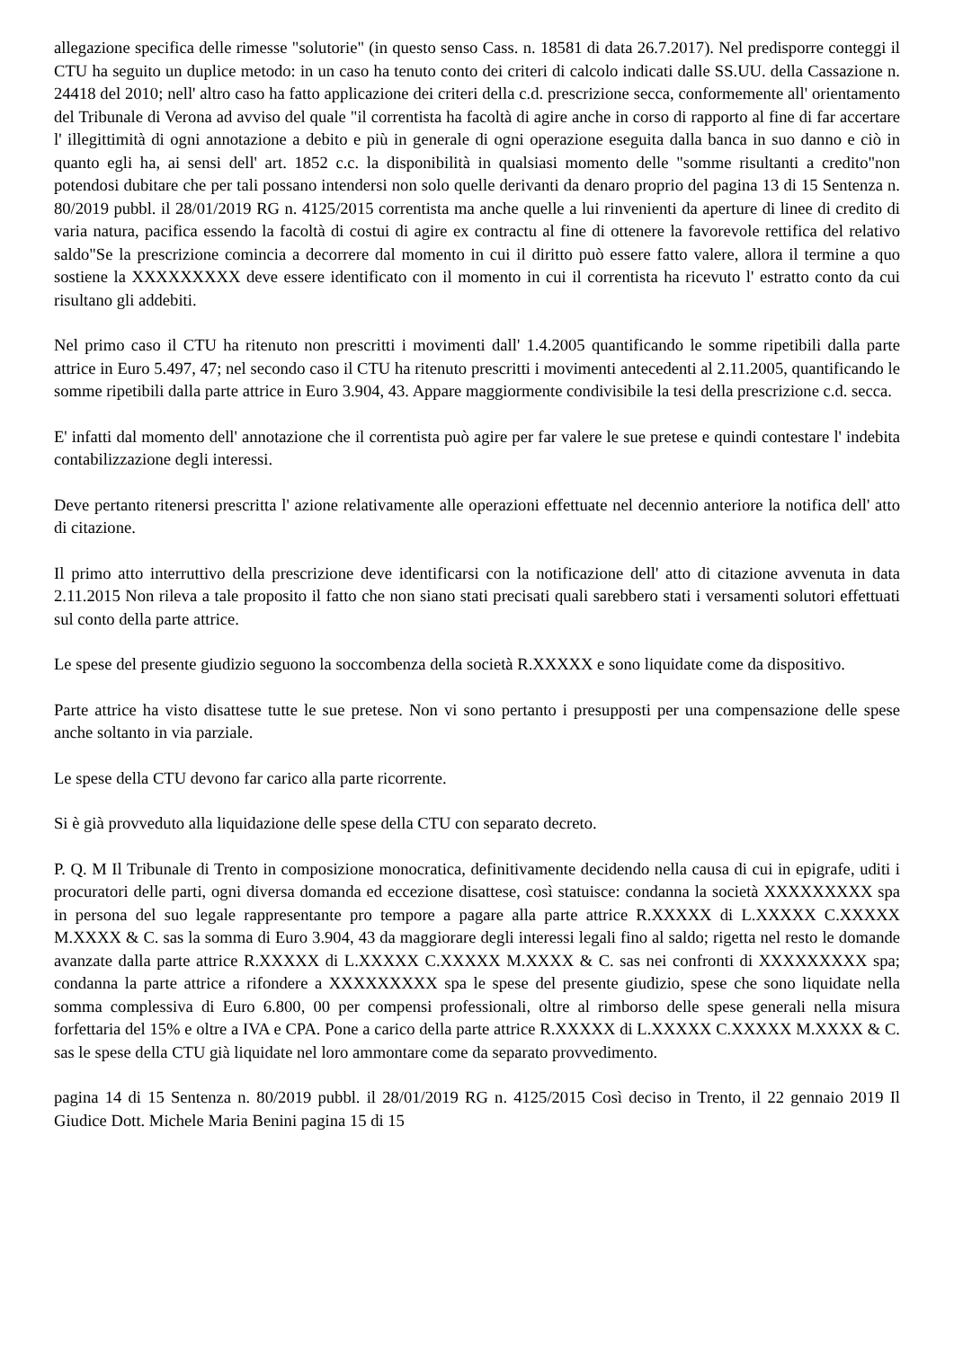allegazione specifica delle rimesse "solutorie" (in questo senso Cass. n. 18581 di data 26.7.2017). Nel predisporre conteggi il CTU ha seguito un duplice metodo: in un caso ha tenuto conto dei criteri di calcolo indicati dalle SS.UU. della Cassazione n. 24418 del 2010; nell' altro caso ha fatto applicazione dei criteri della c.d. prescrizione secca, conformemente all' orientamento del Tribunale di Verona ad avviso del quale "il correntista ha facoltà di agire anche in corso di rapporto al fine di far accertare l' illegittimità di ogni annotazione a debito e più in generale di ogni operazione eseguita dalla banca in suo danno e ciò in quanto egli ha, ai sensi dell' art. 1852 c.c. la disponibilità in qualsiasi momento delle "somme risultanti a credito"non potendosi dubitare che per tali possano intendersi non solo quelle derivanti da denaro proprio del pagina 13 di 15 Sentenza n. 80/2019 pubbl. il 28/01/2019 RG n. 4125/2015 correntista ma anche quelle a lui rinvenienti da aperture di linee di credito di varia natura, pacifica essendo la facoltà di costui di agire ex contractu al fine di ottenere la favorevole rettifica del relativo saldo"Se la prescrizione comincia a decorrere dal momento in cui il diritto può essere fatto valere, allora il termine a quo sostiene la XXXXXXXXX deve essere identificato con il momento in cui il correntista ha ricevuto l' estratto conto da cui risultano gli addebiti.
Nel primo caso il CTU ha ritenuto non prescritti i movimenti dall' 1.4.2005 quantificando le somme ripetibili dalla parte attrice in Euro 5.497, 47; nel secondo caso il CTU ha ritenuto prescritti i movimenti antecedenti al 2.11.2005, quantificando le somme ripetibili dalla parte attrice in Euro 3.904, 43. Appare maggiormente condivisibile la tesi della prescrizione c.d. secca.
E' infatti dal momento dell' annotazione che il correntista può agire per far valere le sue pretese e quindi contestare l' indebita contabilizzazione degli interessi.
Deve pertanto ritenersi prescritta l' azione relativamente alle operazioni effettuate nel decennio anteriore la notifica dell' atto di citazione.
Il primo atto interruttivo della prescrizione deve identificarsi con la notificazione dell' atto di citazione avvenuta in data 2.11.2015 Non rileva a tale proposito il fatto che non siano stati precisati quali sarebbero stati i versamenti solutori effettuati sul conto della parte attrice.
Le spese del presente giudizio seguono la soccombenza della società R.XXXXX e sono liquidate come da dispositivo.
Parte attrice ha visto disattese tutte le sue pretese. Non vi sono pertanto i presupposti per una compensazione delle spese anche soltanto in via parziale.
Le spese della CTU devono far carico alla parte ricorrente.
Si è già provveduto alla liquidazione delle spese della CTU con separato decreto.
P. Q. M Il Tribunale di Trento in composizione monocratica, definitivamente decidendo nella causa di cui in epigrafe, uditi i procuratori delle parti, ogni diversa domanda ed eccezione disattese, così statuisce: condanna la società XXXXXXXXX spa in persona del suo legale rappresentante pro tempore a pagare alla parte attrice R.XXXXX di L.XXXXX C.XXXXX M.XXXX & C. sas la somma di Euro 3.904, 43 da maggiorare degli interessi legali fino al saldo; rigetta nel resto le domande avanzate dalla parte attrice R.XXXXX di L.XXXXX C.XXXXX M.XXXX & C. sas nei confronti di XXXXXXXXX spa; condanna la parte attrice a rifondere a XXXXXXXXX spa le spese del presente giudizio, spese che sono liquidate nella somma complessiva di Euro 6.800, 00 per compensi professionali, oltre al rimborso delle spese generali nella misura forfettaria del 15% e oltre a IVA e CPA. Pone a carico della parte attrice R.XXXXX di L.XXXXX C.XXXXX M.XXXX & C. sas le spese della CTU già liquidate nel loro ammontare come da separato provvedimento.
pagina 14 di 15 Sentenza n. 80/2019 pubbl. il 28/01/2019 RG n. 4125/2015 Così deciso in Trento, il 22 gennaio 2019 Il Giudice Dott. Michele Maria Benini pagina 15 di 15